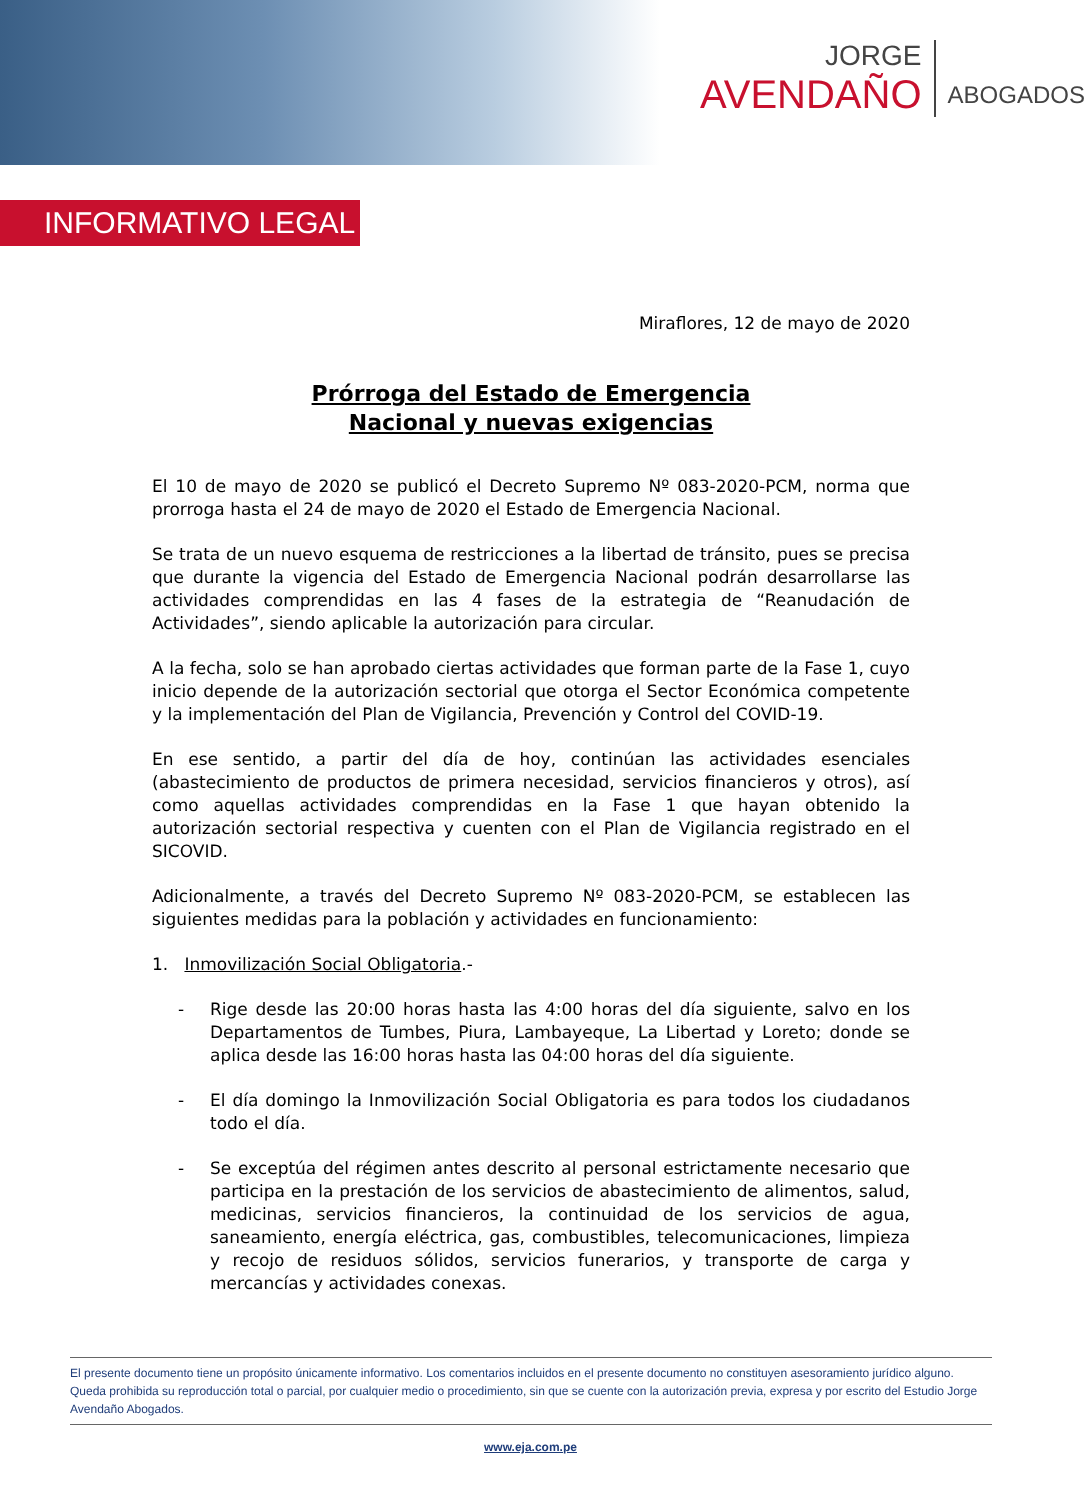JORGE
AVENDAÑO
ABOGADOS
INFORMATIVO LEGAL
Miraflores, 12 de mayo de 2020
Prórroga del Estado de Emergencia
Nacional y nuevas exigencias
El 10 de mayo de 2020 se publicó el Decreto Supremo Nº 083-2020-PCM, norma que prorroga hasta el 24 de mayo de 2020 el Estado de Emergencia Nacional.
Se trata de un nuevo esquema de restricciones a la libertad de tránsito, pues se precisa que durante la vigencia del Estado de Emergencia Nacional podrán desarrollarse las actividades comprendidas en las 4 fases de la estrategia de “Reanudación de Actividades”, siendo aplicable la autorización para circular.
A la fecha, solo se han aprobado ciertas actividades que forman parte de la Fase 1, cuyo inicio depende de la autorización sectorial que otorga el Sector Económica competente y la implementación del Plan de Vigilancia, Prevención y Control del COVID-19.
En ese sentido, a partir del día de hoy, continúan las actividades esenciales (abastecimiento de productos de primera necesidad, servicios financieros y otros), así como aquellas actividades comprendidas en la Fase 1 que hayan obtenido la autorización sectorial respectiva y cuenten con el Plan de Vigilancia registrado en el SICOVID.
Adicionalmente, a través del Decreto Supremo Nº 083-2020-PCM, se establecen las siguientes medidas para la población y actividades en funcionamiento:
1. Inmovilización Social Obligatoria.-
- Rige desde las 20:00 horas hasta las 4:00 horas del día siguiente, salvo en los Departamentos de Tumbes, Piura, Lambayeque, La Libertad y Loreto; donde se aplica desde las 16:00 horas hasta las 04:00 horas del día siguiente.
- El día domingo la Inmovilización Social Obligatoria es para todos los ciudadanos todo el día.
- Se exceptúa del régimen antes descrito al personal estrictamente necesario que participa en la prestación de los servicios de abastecimiento de alimentos, salud, medicinas, servicios financieros, la continuidad de los servicios de agua, saneamiento, energía eléctrica, gas, combustibles, telecomunicaciones, limpieza y recojo de residuos sólidos, servicios funerarios, y transporte de carga y mercancías y actividades conexas.
El presente documento tiene un propósito únicamente informativo. Los comentarios incluidos en el presente documento no constituyen asesoramiento jurídico alguno. Queda prohibida su reproducción total o parcial, por cualquier medio o procedimiento, sin que se cuente con la autorización previa, expresa y por escrito del Estudio Jorge Avendaño Abogados.
www.eja.com.pe